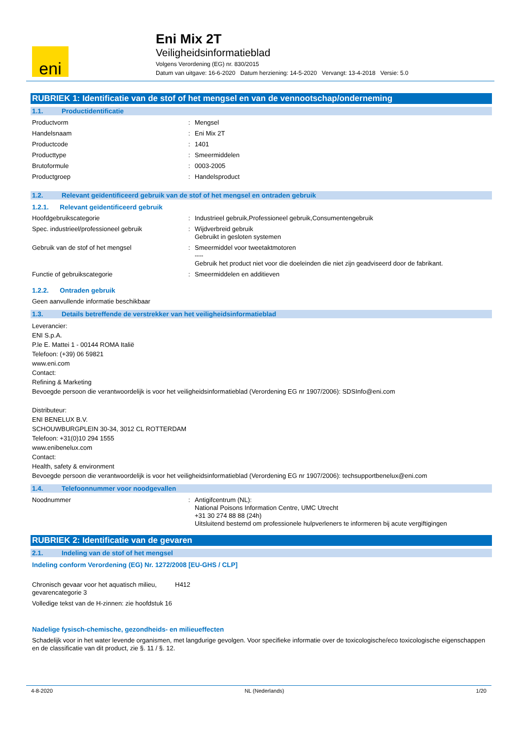eni
Eni Mix 2T
Veiligheidsinformatieblad
Volgens Verordening (EG) nr. 830/2015
Datum van uitgave: 16-6-2020 Datum herziening: 14-5-2020 Vervangt: 13-4-2018 Versie: 5.0
RUBRIEK 1: Identificatie van de stof of het mengsel en van de vennootschap/onderneming
1.1. Productidentificatie
Productvorm : Mengsel
Handelsnaam : Eni Mix 2T
Productcode : 1401
Producttype : Smeermiddelen
Brutoformule : 0003-2005
Productgroep : Handelsproduct
1.2. Relevant geïdentificeerd gebruik van de stof of het mengsel en ontraden gebruik
1.2.1. Relevant geïdentificeerd gebruik
Hoofdgebruikscategorie : Industrieel gebruik,Professioneel gebruik,Consumentengebruik
Spec. industrieel/professioneel gebruik : Wijdverbreid gebruik
Gebruikt in gesloten systemen
Gebruik van de stof of het mengsel : Smeermiddel voor tweetaktmotoren
----
Gebruik het product niet voor die doeleinden die niet zijn geadviseerd door de fabrikant.
Functie of gebruikscategorie : Smeermiddelen en additieven
1.2.2. Ontraden gebruik
Geen aanvullende informatie beschikbaar
1.3. Details betreffende de verstrekker van het veiligheidsinformatieblad
Leverancier:
ENI S.p.A.
P.le E. Mattei 1 - 00144 ROMA Italië
Telefoon: (+39) 06 59821
www.eni.com
Contact:
Refining & Marketing
Bevoegde persoon die verantwoordelijk is voor het veiligheidsinformatieblad (Verordening EG nr 1907/2006): SDSInfo@eni.com
Distributeur:
ENI BENELUX B.V.
SCHOUWBURGPLEIN 30-34, 3012 CL ROTTERDAM
Telefoon: +31(0)10 294 1555
www.enibenelux.com
Contact:
Health, safety & environment
Bevoegde persoon die verantwoordelijk is voor het veiligheidsinformatieblad (Verordening EG nr 1907/2006): techsupportbenelux@eni.com
1.4. Telefoonnummer voor noodgevallen
Noodnummer : Antigifcentrum (NL):
National Poisons Information Centre, UMC Utrecht
+31 30 274 88 88 (24h)
Uitsluitend bestemd om professionele hulpverleners te informeren bij acute vergiftigingen
RUBRIEK 2: Identificatie van de gevaren
2.1. Indeling van de stof of het mengsel
Indeling conform Verordening (EG) Nr. 1272/2008 [EU-GHS / CLP]
Chronisch gevaar voor het aquatisch milieu, gevarencategorie 3
H412
Volledige tekst van de H-zinnen: zie hoofdstuk 16
Nadelige fysisch-chemische, gezondheids- en milieueffecten
Schadelijk voor in het water levende organismen, met langdurige gevolgen. Voor specifieke informatie over de toxicologische/eco toxicologische eigenschappen en de classificatie van dit product, zie §. 11 / §. 12.
4-8-2020 NL (Nederlands) 1/20